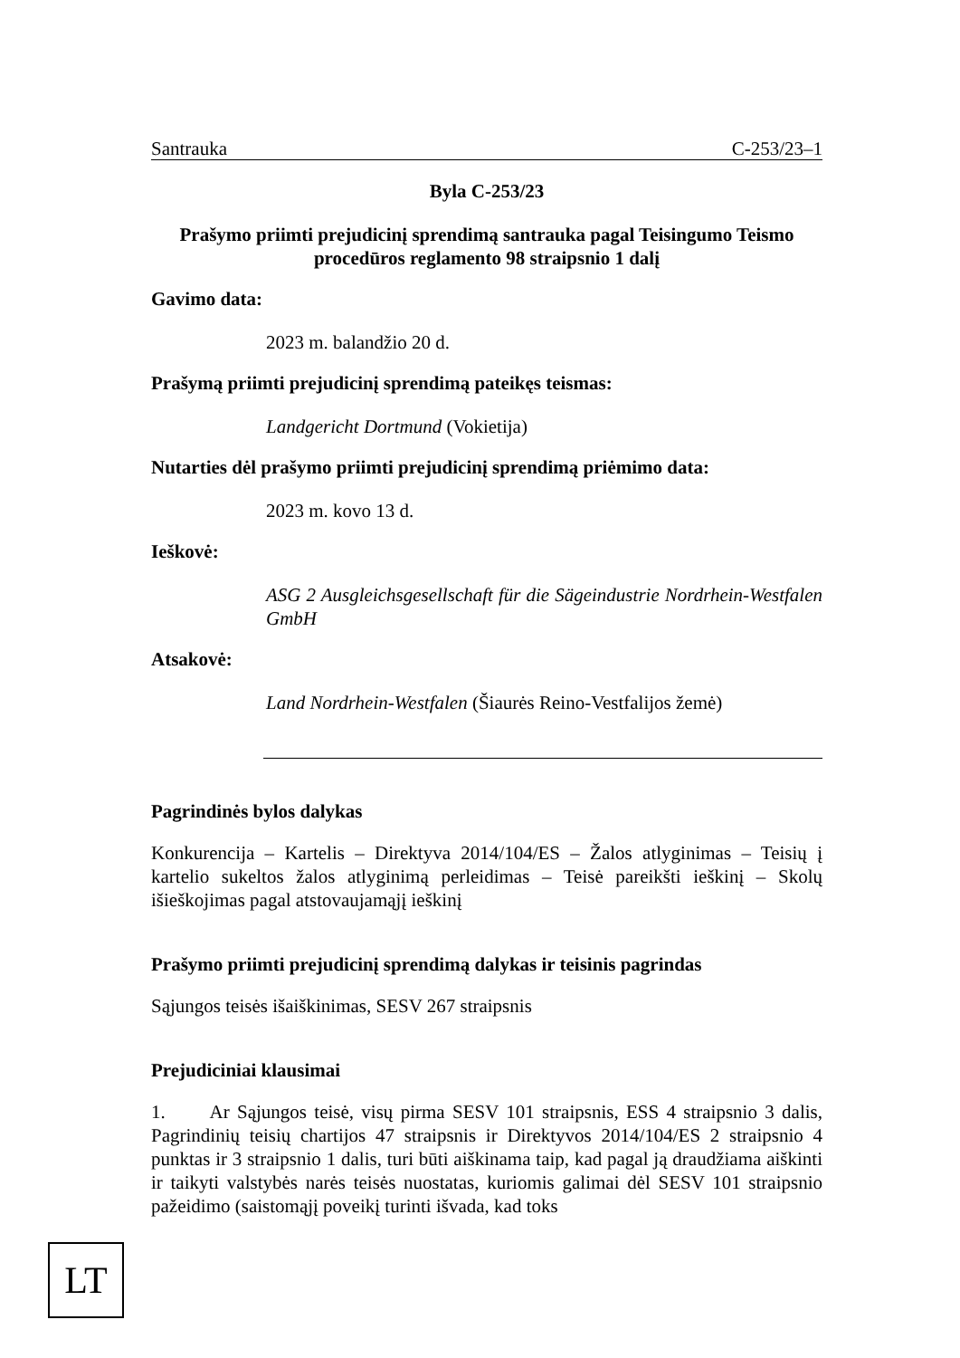Santrauka C-253/23–1
Byla C-253/23
Prašymo priimti prejudicinį sprendimą santrauka pagal Teisingumo Teismo procedūros reglamento 98 straipsnio 1 dalį
Gavimo data:
2023 m. balandžio 20 d.
Prašymą priimti prejudicinį sprendimą pateikęs teismas:
Landgericht Dortmund (Vokietija)
Nutarties dėl prašymo priimti prejudicinį sprendimą priėmimo data:
2023 m. kovo 13 d.
Ieškovė:
ASG 2 Ausgleichsgesellschaft für die Sägeindustrie Nordrhein-Westfalen GmbH
Atsakovė:
Land Nordrhein-Westfalen (Šiaurės Reino-Vestfalijos žemė)
Pagrindinės bylos dalykas
Konkurencija – Kartelis – Direktyva 2014/104/ES – Žalos atlyginimas – Teisių į kartelio sukeltos žalos atlyginimą perleidimas – Teisė pareikšti ieškinį – Skolų išieškojimas pagal atstovaujamąjį ieškinį
Prašymo priimti prejudicinį sprendimą dalykas ir teisinis pagrindas
Sąjungos teisės išaiškinimas, SESV 267 straipsnis
Prejudiciniai klausimai
1. Ar Sąjungos teisė, visų pirma SESV 101 straipsnis, ESS 4 straipsnio 3 dalis, Pagrindinių teisių chartijos 47 straipsnis ir Direktyvos 2014/104/ES 2 straipsnio 4 punktas ir 3 straipsnio 1 dalis, turi būti aiškinama taip, kad pagal ją draudžiama aiškinti ir taikyti valstybės narės teisės nuostatas, kuriomis galimai dėl SESV 101 straipsnio pažeidimo (saistomąjį poveikį turinti išvada, kad toks
LT